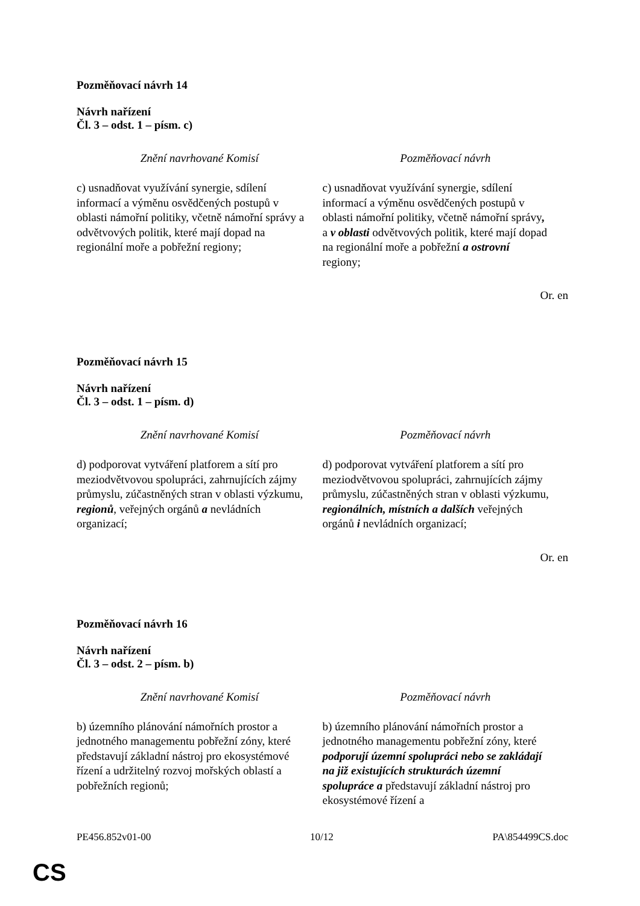Pozměňovací návrh 14
Návrh nařízení
Čl. 3 – odst. 1 – písm. c)
| Znění navrhované Komisí | Pozměňovací návrh |
| --- | --- |
| c) usnadňovat využívání synergie, sdílení informací a výměnu osvědčených postupů v oblasti námořní politiky, včetně námořní správy a odvětvových politik, které mají dopad na regionální moře a pobřežní regiony; | c) usnadňovat využívání synergie, sdílení informací a výměnu osvědčených postupů v oblasti námořní politiky, včetně námořní správy , a v oblasti odvětvových politik, které mají dopad na regionální moře a pobřežní a ostrovní regiony; |
Or. en
Pozměňovací návrh 15
Návrh nařízení
Čl. 3 – odst. 1 – písm. d)
| Znění navrhované Komisí | Pozměňovací návrh |
| --- | --- |
| d) podporovat vytváření platforem a sítí pro meziodvětvovou spolupráci, zahrnujících zájmy průmyslu, zúčastněných stran v oblasti výzkumu, regionů , veřejných orgánů a nevládních organizací; | d) podporovat vytváření platforem a sítí pro meziodvětvovou spolupráci, zahrnujících zájmy průmyslu, zúčastněných stran v oblasti výzkumu, regionálních, místních a dalších veřejných orgánů i nevládních organizací; |
Or. en
Pozměňovací návrh 16
Návrh nařízení
Čl. 3 – odst. 2 – písm. b)
| Znění navrhované Komisí | Pozměňovací návrh |
| --- | --- |
| b) územního plánování námořních prostor a jednotného managementu pobřežní zóny, které představují základní nástroj pro ekosystémové řízení a udržitelný rozvoj mořských oblastí a pobřežních regionů; | b) územního plánování námořních prostor a jednotného managementu pobřežní zóny, které podporují územní spolupráci nebo se zakládají na již existujících strukturách územní spolupráce a představují základní nástroj pro ekosystémové řízení a |
PE456.852v01-00 10/12 PA\854499CS.doc
CS